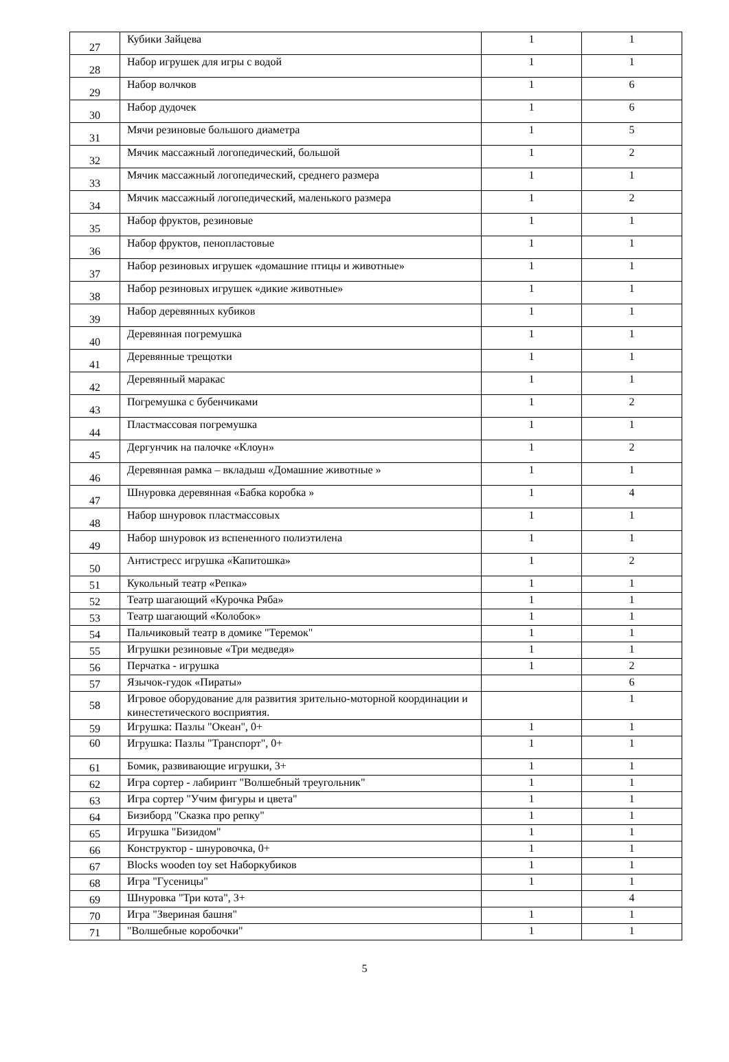| 27 | Кубики Зайцева | 1 | 1 |
| 28 | Набор игрушек для игры с водой | 1 | 1 |
| 29 | Набор волчков | 1 | 6 |
| 30 | Набор дудочек | 1 | 6 |
| 31 | Мячи резиновые большого диаметра | 1 | 5 |
| 32 | Мячик массажный логопедический, большой | 1 | 2 |
| 33 | Мячик массажный логопедический, среднего размера | 1 | 1 |
| 34 | Мячик массажный логопедический, маленького размера | 1 | 2 |
| 35 | Набор фруктов, резиновые | 1 | 1 |
| 36 | Набор фруктов, пенопластовые | 1 | 1 |
| 37 | Набор резиновых игрушек «домашние птицы и животные» | 1 | 1 |
| 38 | Набор резиновых игрушек «дикие животные» | 1 | 1 |
| 39 | Набор деревянных кубиков | 1 | 1 |
| 40 | Деревянная погремушка | 1 | 1 |
| 41 | Деревянные трещотки | 1 | 1 |
| 42 | Деревянный маракас | 1 | 1 |
| 43 | Погремушка с бубенчиками | 1 | 2 |
| 44 | Пластмассовая погремушка | 1 | 1 |
| 45 | Дергунчик на палочке «Клоун» | 1 | 2 |
| 46 | Деревянная рамка – вкладыш «Домашние животные » | 1 | 1 |
| 47 | Шнуровка деревянная «Бабка коробка » | 1 | 4 |
| 48 | Набор шнуровок пластмассовых | 1 | 1 |
| 49 | Набор шнуровок из вспененного полиэтилена | 1 | 1 |
| 50 | Антистресс игрушка «Капитошка» | 1 | 2 |
| 51 | Кукольный театр «Репка» | 1 | 1 |
| 52 | Театр шагающий «Курочка Ряба» | 1 | 1 |
| 53 | Театр шагающий «Колобок» | 1 | 1 |
| 54 | Пальчиковый театр в домике "Теремок" | 1 | 1 |
| 55 | Игрушки резиновые «Три медведя» | 1 | 1 |
| 56 | Перчатка - игрушка | 1 | 2 |
| 57 | Язычок-гудок «Пираты» | | 6 |
| 58 | Игровое оборудование для развития зрительно-моторной координации и кинестетического восприятия. | | 1 |
| 59 | Игрушка: Пазлы "Океан", 0+ | 1 | 1 |
| 60 | Игрушка: Пазлы "Транспорт", 0+ | 1 | 1 |
| 61 | Бомик, развивающие игрушки, 3+ | 1 | 1 |
| 62 | Игра сортер - лабиринт "Волшебный треугольник" | 1 | 1 |
| 63 | Игра сортер "Учим фигуры и цвета" | 1 | 1 |
| 64 | Бизиборд "Сказка про репку" | 1 | 1 |
| 65 | Игрушка "Бизидом" | 1 | 1 |
| 66 | Конструктор - шнуровочка, 0+ | 1 | 1 |
| 67 | Blocks wooden toy set Наборкубиков | 1 | 1 |
| 68 | Игра "Гусеницы" | 1 | 1 |
| 69 | Шнуровка "Три кота", 3+ | | 4 |
| 70 | Игра "Звериная башня" | 1 | 1 |
| 71 | "Волшебные коробочки" | 1 | 1 |
5